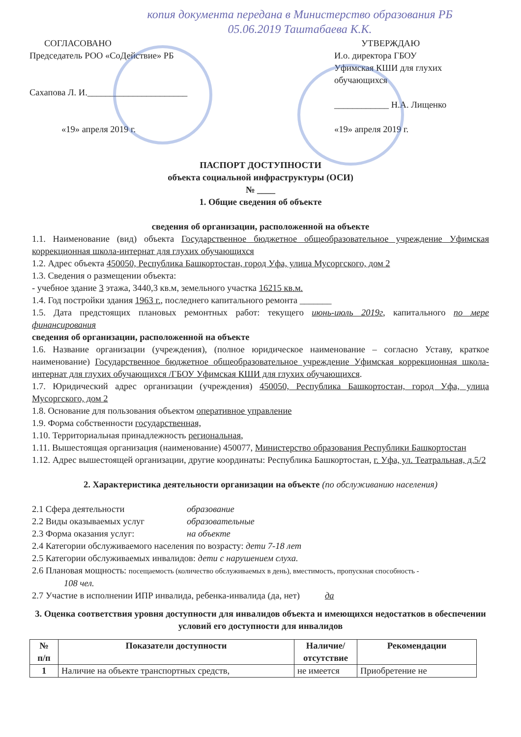копия документа передана в Министерство образования РБ
05.06.2019 Таштабаева К.К.
СОГЛАСОВАНО
Председатель РОО «СоДействие» РБ
Сахапова Л. И.______________________
«19» апреля 2019 г.
УТВЕРЖДАЮ
И.о. директора ГБОУ
Уфимская КШИ для глухих
обучающихся
____________ Н.А. Лищенко
«19» апреля 2019 г.
ПАСПОРТ ДОСТУПНОСТИ
объекта социальной инфраструктуры (ОСИ)
№ ____
1. Общие сведения об объекте
сведения об организации, расположенной на объекте
1.1. Наименование (вид) объекта Государственное бюджетное общеобразовательное учреждение Уфимская коррекционная школа-интернат для глухих обучающихся
1.2. Адрес объекта 450050, Республика Башкортостан, город Уфа, улица Мусоргского, дом 2
1.3. Сведения о размещении объекта:
- учебное здание 3 этажа, 3440,3 кв.м, земельного участка 16215 кв.м.
1.4. Год постройки здания 1963 г., последнего капитального ремонта _______
1.5. Дата предстоящих плановых ремонтных работ: текущего июнь-июль 2019г, капитального по мере финансирования
сведения об организации, расположенной на объекте
1.6. Название организации (учреждения), (полное юридическое наименование – согласно Уставу, краткое наименование) Государственное бюджетное общеобразовательное учреждение Уфимская коррекционная школа-интернат для глухих обучающихся /ГБОУ Уфимская КШИ для глухих обучающихся.
1.7. Юридический адрес организации (учреждения) 450050, Республика Башкортостан, город Уфа, улица Мусоргского, дом 2
1.8. Основание для пользования объектом оперативное управление
1.9. Форма собственности государственная,
1.10. Территориальная принадлежность региональная,
1.11. Вышестоящая организация (наименование) 450077, Министерство образования Республики Башкортостан
1.12. Адрес вышестоящей организации, другие координаты: Республика Башкортостан, г. Уфа, ул. Театральная, д.5/2
2. Характеристика деятельности организации на объекте (по обслуживанию населения)
2.1 Сфера деятельности образование
2.2 Виды оказываемых услуг образовательные
2.3 Форма оказания услуг: на объекте
2.4 Категории обслуживаемого населения по возрасту: дети 7-18 лет
2.5 Категории обслуживаемых инвалидов: дети с нарушением слуха.
2.6 Плановая мощность: посещаемость (количество обслуживаемых в день), вместимость, пропускная способность -
108 чел.
2.7 Участие в исполнении ИПР инвалида, ребенка-инвалида (да, нет) да
3. Оценка соответствия уровня доступности для инвалидов объекта и имеющихся недостатков в обеспечении условий его доступности для инвалидов
| № п/п | Показатели доступности | Наличие/ отсутствие | Рекомендации |
| --- | --- | --- | --- |
| 1 | Наличие на объекте транспортных средств, | не имеется | Приобретение не |